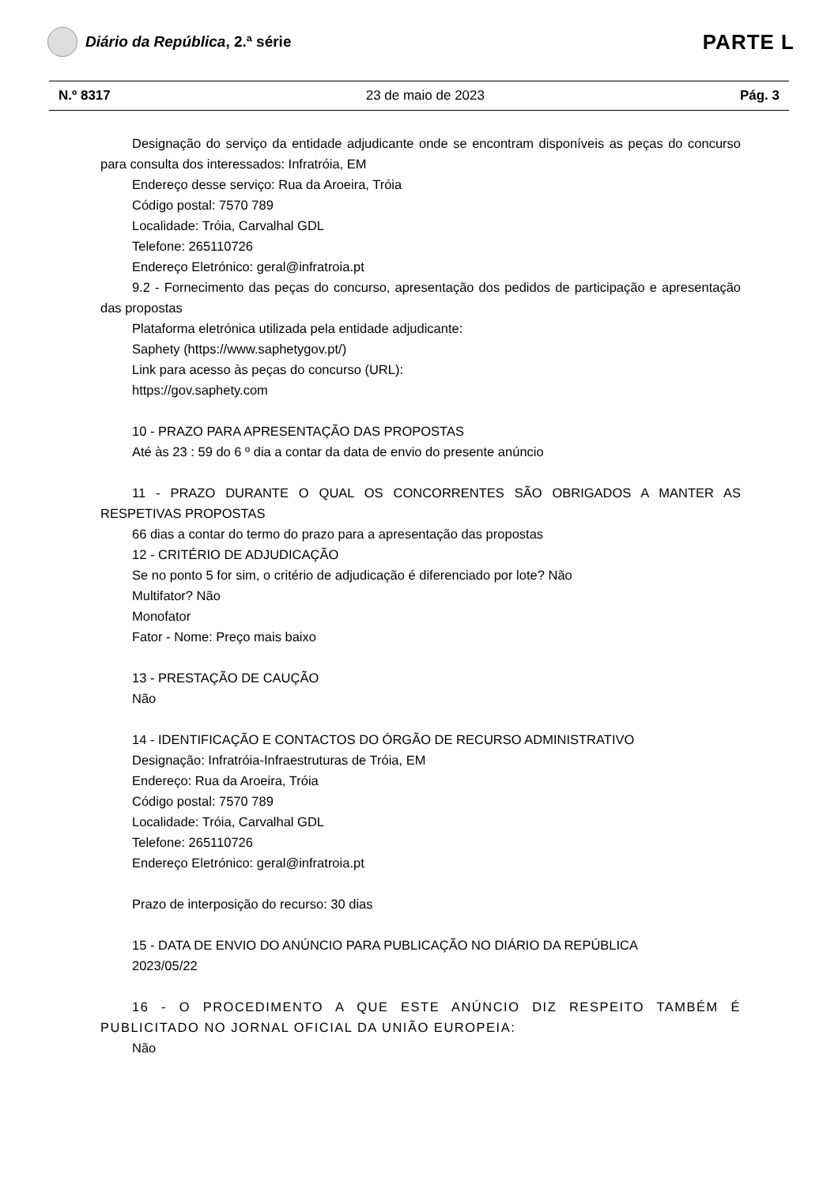Diário da República, 2.ª série
PARTE L
N.º 8317 23 de maio de 2023 Pág. 3
Designação do serviço da entidade adjudicante onde se encontram disponíveis as peças do concurso para consulta dos interessados: Infratróia, EM
Endereço desse serviço: Rua da Aroeira, Tróia
Código postal: 7570 789
Localidade: Tróia, Carvalhal GDL
Telefone: 265110726
Endereço Eletrónico: geral@infratroia.pt
9.2 - Fornecimento das peças do concurso, apresentação dos pedidos de participação e apresentação das propostas
Plataforma eletrónica utilizada pela entidade adjudicante:
Saphety (https://www.saphetygov.pt/)
Link para acesso às peças do concurso (URL):
https://gov.saphety.com
10 - PRAZO PARA APRESENTAÇÃO DAS PROPOSTAS
Até às 23 : 59 do 6 º dia a contar da data de envio do presente anúncio
11 - PRAZO DURANTE O QUAL OS CONCORRENTES SÃO OBRIGADOS A MANTER AS RESPETIVAS PROPOSTAS
66 dias a contar do termo do prazo para a apresentação das propostas
12 - CRITÉRIO DE ADJUDICAÇÃO
Se no ponto 5 for sim, o critério de adjudicação é diferenciado por lote? Não
Multifator? Não
Monofator
Fator - Nome: Preço mais baixo
13 - PRESTAÇÃO DE CAUÇÃO
Não
14 - IDENTIFICAÇÃO E CONTACTOS DO ÓRGÃO DE RECURSO ADMINISTRATIVO
Designação: Infratróia-Infraestruturas de Tróia, EM
Endereço: Rua da Aroeira, Tróia
Código postal: 7570 789
Localidade: Tróia, Carvalhal GDL
Telefone: 265110726
Endereço Eletrónico: geral@infratroia.pt
Prazo de interposição do recurso: 30 dias
15 - DATA DE ENVIO DO ANÚNCIO PARA PUBLICAÇÃO NO DIÁRIO DA REPÚBLICA
2023/05/22
16 - O PROCEDIMENTO A QUE ESTE ANÚNCIO DIZ RESPEITO TAMBÉM É PUBLICITADO NO JORNAL OFICIAL DA UNIÃO EUROPEIA:
Não